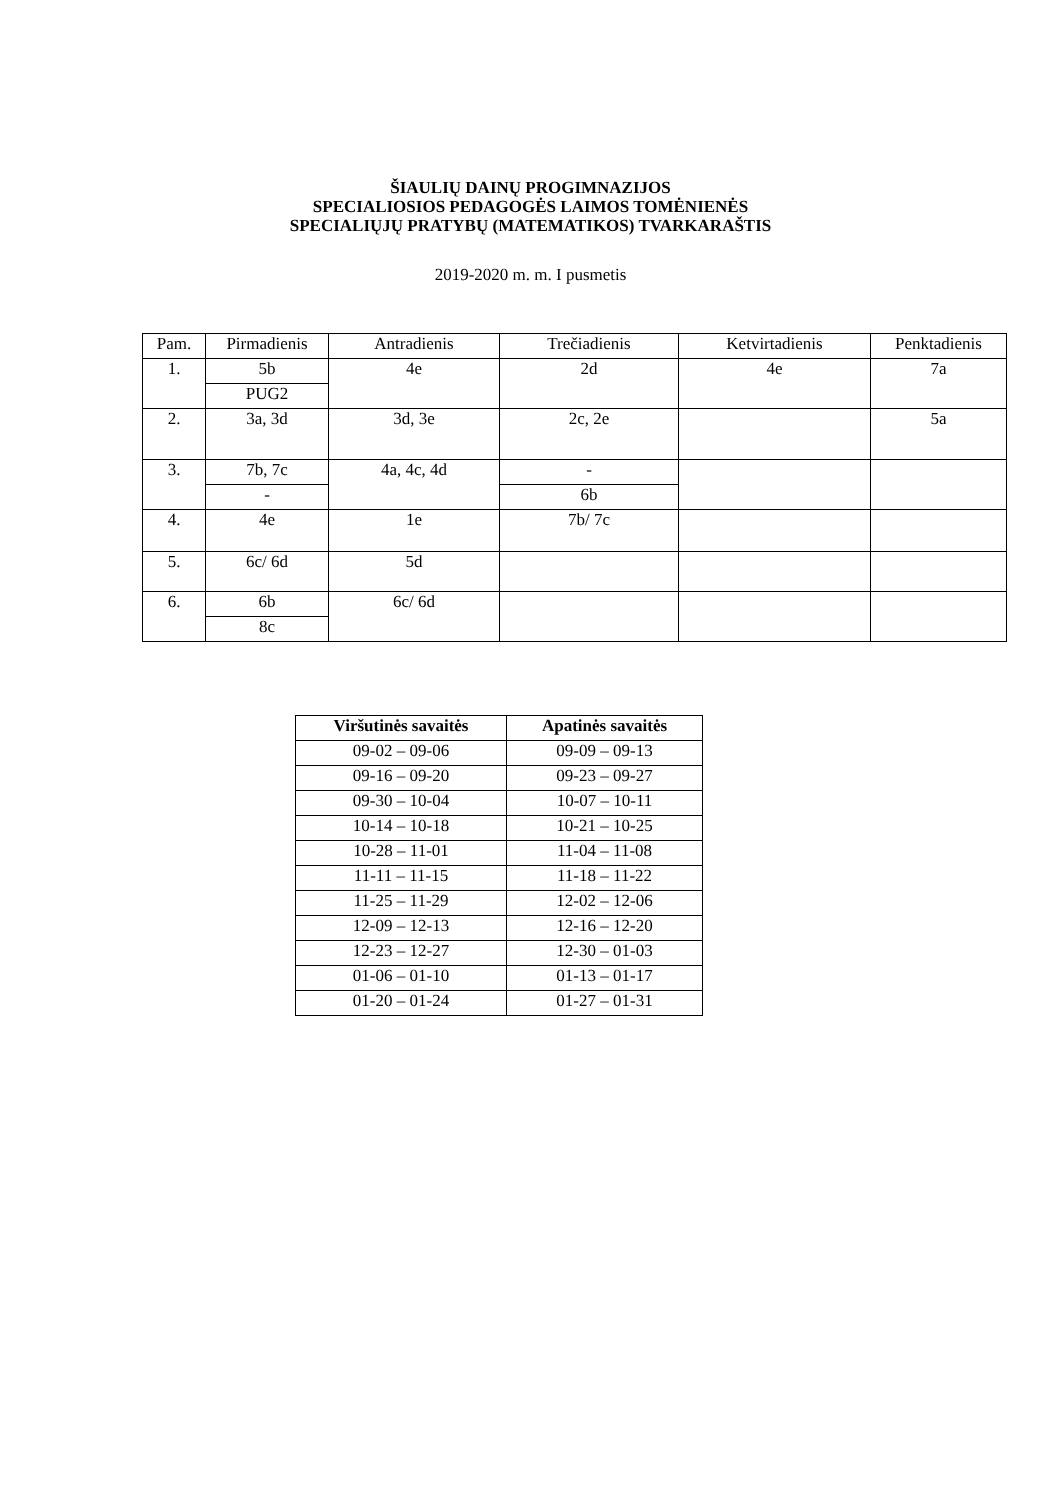ŠIAULIŲ DAINŲ PROGIMNAZIJOS
SPECIALIOSIOS PEDAGOGĖS LAIMOS TOMĖNIENĖS
SPECIALIŲJŲ PRATYBŲ (MATEMATIKOS) TVARKARAŠTIS
2019-2020 m. m. I pusmetis
| Pam. | Pirmadienis | Antradienis | Trečiadienis | Ketvirtadienis | Penktadienis |
| 1. | 5b | 4e | 2d | 4e | 7a |
| | PUG2 | | | | |
| 2. | 3a, 3d | 3d, 3e | 2c, 2e | | 5a |
| 3. | 7b, 7c | 4a, 4c, 4d | - | | |
| | - | | 6b | | |
| 4. | 4e | 1e | 7b/ 7c | | |
| 5. | 6c/ 6d | 5d | | | |
| 6. | 6b | 6c/ 6d | | | |
| | 8c | | | | |
| Viršutinės savaitės | Apatinės savaitės |
| --- | --- |
| 09-02 – 09-06 | 09-09 – 09-13 |
| 09-16 – 09-20 | 09-23 – 09-27 |
| 09-30 – 10-04 | 10-07 – 10-11 |
| 10-14 – 10-18 | 10-21 – 10-25 |
| 10-28 – 11-01 | 11-04 – 11-08 |
| 11-11 – 11-15 | 11-18 – 11-22 |
| 11-25 – 11-29 | 12-02 – 12-06 |
| 12-09 – 12-13 | 12-16 – 12-20 |
| 12-23 – 12-27 | 12-30 – 01-03 |
| 01-06 – 01-10 | 01-13 – 01-17 |
| 01-20 – 01-24 | 01-27 – 01-31 |